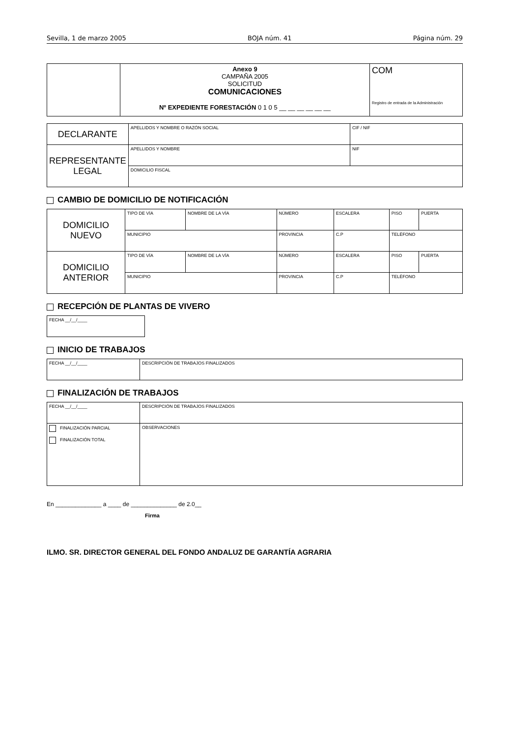Sevilla, 1 de marzo 2005 BOJA núm. 41 Página núm. 29
| | Anexo 9 CAMPAÑA 2005 SOLICITUD COMUNICACIONES Nº EXPEDIENTE FORESTACIÓN 0 1 0 5 __ __ __ __ __ __ | COM Registro de entrada de la Administración |
| DECLARANTE | APELLIDOS Y NOMBRE O RAZÓN SOCIAL | CIF / NIF |
| REPRESENTANTE LEGAL | APELLIDOS Y NOMBRE | NIF |
| | DOMICILIO FISCAL | |
CAMBIO DE DOMICILIO DE NOTIFICACIÓN
| DOMICILIO NUEVO | TIPO DE VÍA | NOMBRE DE LA VÍA | NÚMERO | ESCALERA | PISO | PUERTA |
| | MUNICIPIO | | PROVINCIA | C.P | TELÉFONO | |
| DOMICILIO ANTERIOR | TIPO DE VÍA | NOMBRE DE LA VÍA | NÚMERO | ESCALERA | PISO | PUERTA |
| | MUNICIPIO | | PROVINCIA | C.P | TELÉFONO | |
RECEPCIÓN DE PLANTAS DE VIVERO
| FECHA __/__/____ |
INICIO DE TRABAJOS
| FECHA __/__/____ | DESCRIPCIÓN DE TRABAJOS FINALIZADOS |
FINALIZACIÓN DE TRABAJOS
| FECHA __/__/____ | DESCRIPCIÓN DE TRABAJOS FINALIZADOS |
| FINALIZACIÓN PARCIAL FINALIZACIÓN TOTAL | OBSERVACIONES |
En ______________ a ____ de ______________ de 2.0__
Firma
ILMO. SR. DIRECTOR GENERAL DEL FONDO ANDALUZ DE GARANTÍA AGRARIA